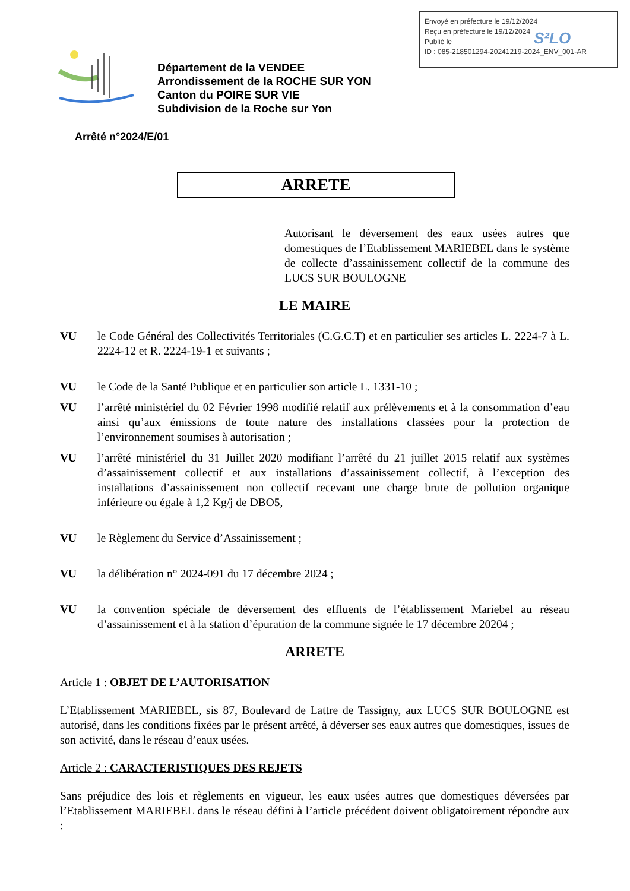Envoyé en préfecture le 19/12/2024
Reçu en préfecture le 19/12/2024
Publié le
ID : 085-218501294-20241219-2024_ENV_001-AR
S²LO
Département de la VENDEE
Arrondissement de la ROCHE SUR YON
Canton du POIRE SUR VIE
Subdivision de la Roche sur Yon
Arrêté n°2024/E/01
ARRETE
Autorisant le déversement des eaux usées autres que domestiques de l’Etablissement MARIEBEL dans le système de collecte d’assainissement collectif de la commune des LUCS SUR BOULOGNE
LE MAIRE
VU le Code Général des Collectivités Territoriales (C.G.C.T) et en particulier ses articles L. 2224-7 à L. 2224-12 et R. 2224-19-1 et suivants ;
VU le Code de la Santé Publique et en particulier son article L. 1331-10 ;
VU l’arrêté ministériel du 02 Février 1998 modifié relatif aux prélèvements et à la consommation d’eau ainsi qu’aux émissions de toute nature des installations classées pour la protection de l’environnement soumises à autorisation ;
VU l’arrêté ministériel du 31 Juillet 2020 modifiant l’arrêté du 21 juillet 2015 relatif aux systèmes d’assainissement collectif et aux installations d’assainissement collectif, à l’exception des installations d’assainissement non collectif recevant une charge brute de pollution organique inférieure ou égale à 1,2 Kg/j de DBO5,
VU le Règlement du Service d’Assainissement ;
VU la délibération n° 2024-091 du 17 décembre 2024 ;
VU la convention spéciale de déversement des effluents de l’établissement Mariebel au réseau d’assainissement et à la station d’épuration de la commune signée le 17 décembre 20204 ;
ARRETE
Article 1 : OBJET DE L’AUTORISATION
L’Etablissement MARIEBEL, sis 87, Boulevard de Lattre de Tassigny, aux LUCS SUR BOULOGNE est autorisé, dans les conditions fixées par le présent arrêté, à déverser ses eaux autres que domestiques, issues de son activité, dans le réseau d’eaux usées.
Article 2 : CARACTERISTIQUES DES REJETS
Sans préjudice des lois et règlements en vigueur, les eaux usées autres que domestiques déversées par l’Etablissement MARIEBEL dans le réseau défini à l’article précédent doivent obligatoirement répondre aux :